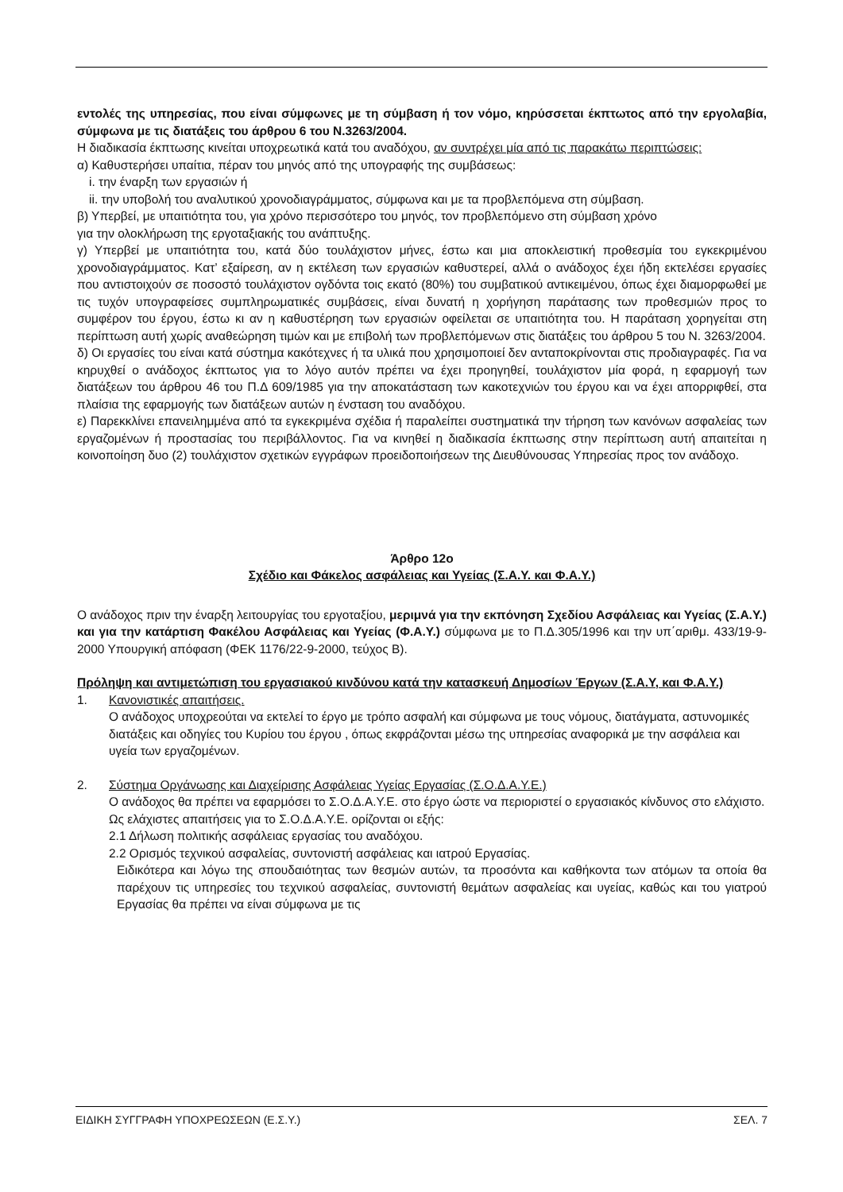εντολές της υπηρεσίας, που είναι σύμφωνες με τη σύμβαση ή τον νόμο, κηρύσσεται έκπτωτος από την εργολαβία, σύμφωνα με τις διατάξεις του άρθρου 6 του Ν.3263/2004.
Η διαδικασία έκπτωσης κινείται υποχρεωτικά κατά του αναδόχου, αν συντρέχει μία από τις παρακάτω περιπτώσεις:
α) Καθυστερήσει υπαίτια, πέραν του μηνός από της υπογραφής της συμβάσεως:
i. την έναρξη των εργασιών ή
ii. την υποβολή του αναλυτικού χρονοδιαγράμματος, σύμφωνα και με τα προβλεπόμενα στη σύμβαση.
β) Υπερβεί, με υπαιτιότητα του, για χρόνο περισσότερο του μηνός, τον προβλεπόμενο στη σύμβαση χρόνο
για την ολοκλήρωση της εργοταξιακής του ανάπτυξης.
γ) Υπερβεί με υπαιτιότητα του, κατά δύο τουλάχιστον μήνες, έστω και μια αποκλειστική προθεσμία του εγκεκριμένου χρονοδιαγράμματος. Κατ’ εξαίρεση, αν η εκτέλεση των εργασιών καθυστερεί, αλλά ο ανάδοχος έχει ήδη εκτελέσει εργασίες που αντιστοιχούν σε ποσοστό τουλάχιστον ογδόντα τοις εκατό (80%) του συμβατικού αντικειμένου, όπως έχει διαμορφωθεί με τις τυχόν υπογραφείσες συμπληρωματικές συμβάσεις, είναι δυνατή η χορήγηση παράτασης των προθεσμιών προς το συμφέρον του έργου, έστω κι αν η καθυστέρηση των εργασιών οφείλεται σε υπαιτιότητα του. Η παράταση χορηγείται στη περίπτωση αυτή χωρίς αναθεώρηση τιμών και με επιβολή των προβλεπόμενων στις διατάξεις του άρθρου 5 του Ν. 3263/2004.
δ) Οι εργασίες του είναι κατά σύστημα κακότεχνες ή τα υλικά που χρησιμοποιεί δεν ανταποκρίνονται στις προδιαγραφές. Για να κηρυχθεί ο ανάδοχος έκπτωτος για το λόγο αυτόν πρέπει να έχει προηγηθεί, τουλάχιστον μία φορά, η εφαρμογή των διατάξεων του άρθρου 46 του Π.Δ 609/1985 για την αποκατάσταση των κακοτεχνιών του έργου και να έχει απορριφθεί, στα πλαίσια της εφαρμογής των διατάξεων αυτών η ένσταση του αναδόχου.
ε) Παρεκκλίνει επανειλημμένα από τα εγκεκριμένα σχέδια ή παραλείπει συστηματικά την τήρηση των κανόνων ασφαλείας των εργαζομένων ή προστασίας του περιβάλλοντος. Για να κινηθεί η διαδικασία έκπτωσης στην περίπτωση αυτή απαιτείται η κοινοποίηση δυο (2) τουλάχιστον σχετικών εγγράφων προειδοποιήσεων της Διευθύνουσας Υπηρεσίας προς τον ανάδοχο.
Άρθρο 12ο
Σχέδιο και Φάκελος ασφάλειας και Υγείας (Σ.Α.Υ. και Φ.Α.Υ.)
Ο ανάδοχος πριν την έναρξη λειτουργίας του εργοταξίου, μεριμνά για την εκπόνηση Σχεδίου Ασφάλειας και Υγείας (Σ.Α.Υ.) και για την κατάρτιση Φακέλου Ασφάλειας και Υγείας (Φ.Α.Υ.) σύμφωνα με το Π.Δ.305/1996 και την υπ΄αριθμ. 433/19-9-2000 Υπουργική απόφαση (ΦΕΚ 1176/22-9-2000, τεύχος Β).
Πρόληψη και αντιμετώπιση του εργασιακού κινδύνου κατά την κατασκευή Δημοσίων Έργων (Σ.Α.Υ, και Φ.Α.Υ.)
1. Κανονιστικές απαιτήσεις.
Ο ανάδοχος υποχρεούται να εκτελεί το έργο με τρόπο ασφαλή και σύμφωνα με τους νόμους, διατάγματα, αστυνομικές διατάξεις και οδηγίες του Κυρίου του έργου , όπως εκφράζονται μέσω της υπηρεσίας αναφορικά με την ασφάλεια και υγεία των εργαζομένων.
2. Σύστημα Οργάνωσης και Διαχείρισης Ασφάλειας Υγείας Εργασίας (Σ.Ο.Δ.Α.Υ.Ε.)
Ο ανάδοχος θα πρέπει να εφαρμόσει το Σ.Ο.Δ.Α.Υ.Ε. στο έργο ώστε να περιοριστεί ο εργασιακός κίνδυνος στο ελάχιστο. Ως ελάχιστες απαιτήσεις για το Σ.Ο.Δ.Α.Υ.Ε. ορίζονται οι εξής:
2.1 Δήλωση πολιτικής ασφάλειας εργασίας του αναδόχου.
2.2 Ορισμός τεχνικού ασφαλείας, συντονιστή ασφάλειας και ιατρού Εργασίας.
Ειδικότερα και λόγω της σπουδαιότητας των θεσμών αυτών, τα προσόντα και καθήκοντα των ατόμων τα οποία θα παρέχουν τις υπηρεσίες του τεχνικού ασφαλείας, συντονιστή θεμάτων ασφαλείας και υγείας, καθώς και του γιατρού Εργασίας θα πρέπει να είναι σύμφωνα με τις
ΕΙΔΙΚΗ ΣΥΓΓΡΑΦΗ ΥΠΟΧΡΕΩΣΕΩΝ (Ε.Σ.Υ.) ΣΕΛ. 7